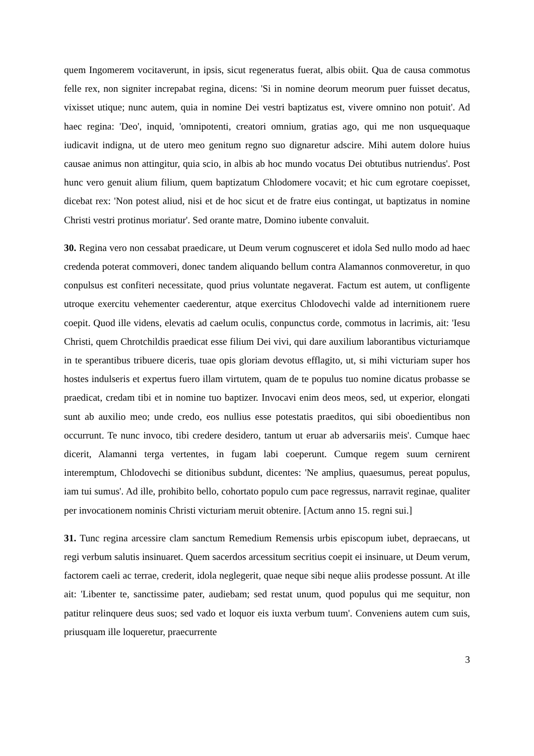quem Ingomerem vocitaverunt, in ipsis, sicut regeneratus fuerat, albis obiit. Qua de causa commotus felle rex, non signiter increpabat regina, dicens: 'Si in nomine deorum meorum puer fuisset decatus, vixisset utique; nunc autem, quia in nomine Dei vestri baptizatus est, vivere omnino non potuit'. Ad haec regina: 'Deo', inquid, 'omnipotenti, creatori omnium, gratias ago, qui me non usquequaque iudicavit indigna, ut de utero meo genitum regno suo dignaretur adscire. Mihi autem dolore huius causae animus non attingitur, quia scio, in albis ab hoc mundo vocatus Dei obtutibus nutriendus'. Post hunc vero genuit alium filium, quem baptizatum Chlodomere vocavit; et hic cum egrotare coepisset, dicebat rex: 'Non potest aliud, nisi et de hoc sicut et de fratre eius contingat, ut baptizatus in nomine Christi vestri protinus moriatur'. Sed orante matre, Domino iubente convaluit.
30. Regina vero non cessabat praedicare, ut Deum verum cognusceret et idola Sed nullo modo ad haec credenda poterat commoveri, donec tandem aliquando bellum contra Alamannos conmoveretur, in quo conpulsus est confiteri necessitate, quod prius voluntate negaverat. Factum est autem, ut confligente utroque exercitu vehementer caederentur, atque exercitus Chlodovechi valde ad internitionem ruere coepit. Quod ille videns, elevatis ad caelum oculis, conpunctus corde, commotus in lacrimis, ait: 'Iesu Christi, quem Chrotchildis praedicat esse filium Dei vivi, qui dare auxilium laborantibus victuriamque in te sperantibus tribuere diceris, tuae opis gloriam devotus efflagito, ut, si mihi victuriam super hos hostes indulseris et expertus fuero illam virtutem, quam de te populus tuo nomine dicatus probasse se praedicat, credam tibi et in nomine tuo baptizer. Invocavi enim deos meos, sed, ut experior, elongati sunt ab auxilio meo; unde credo, eos nullius esse potestatis praeditos, qui sibi oboedientibus non occurrunt. Te nunc invoco, tibi credere desidero, tantum ut eruar ab adversariis meis'. Cumque haec dicerit, Alamanni terga vertentes, in fugam labi coeperunt. Cumque regem suum cernirent interemptum, Chlodovechi se ditionibus subdunt, dicentes: 'Ne amplius, quaesumus, pereat populus, iam tui sumus'. Ad ille, prohibito bello, cohortato populo cum pace regressus, narravit reginae, qualiter per invocationem nominis Christi victuriam meruit obtenire. [Actum anno 15. regni sui.]
31. Tunc regina arcessire clam sanctum Remedium Remensis urbis episcopum iubet, depraecans, ut regi verbum salutis insinuaret. Quem sacerdos arcessitum secritius coepit ei insinuare, ut Deum verum, factorem caeli ac terrae, crederit, idola neglegerit, quae neque sibi neque aliis prodesse possunt. At ille ait: 'Libenter te, sanctissime pater, audiebam; sed restat unum, quod populus qui me sequitur, non patitur relinquere deus suos; sed vado et loquor eis iuxta verbum tuum'. Conveniens autem cum suis, priusquam ille loqueretur, praecurrente
3